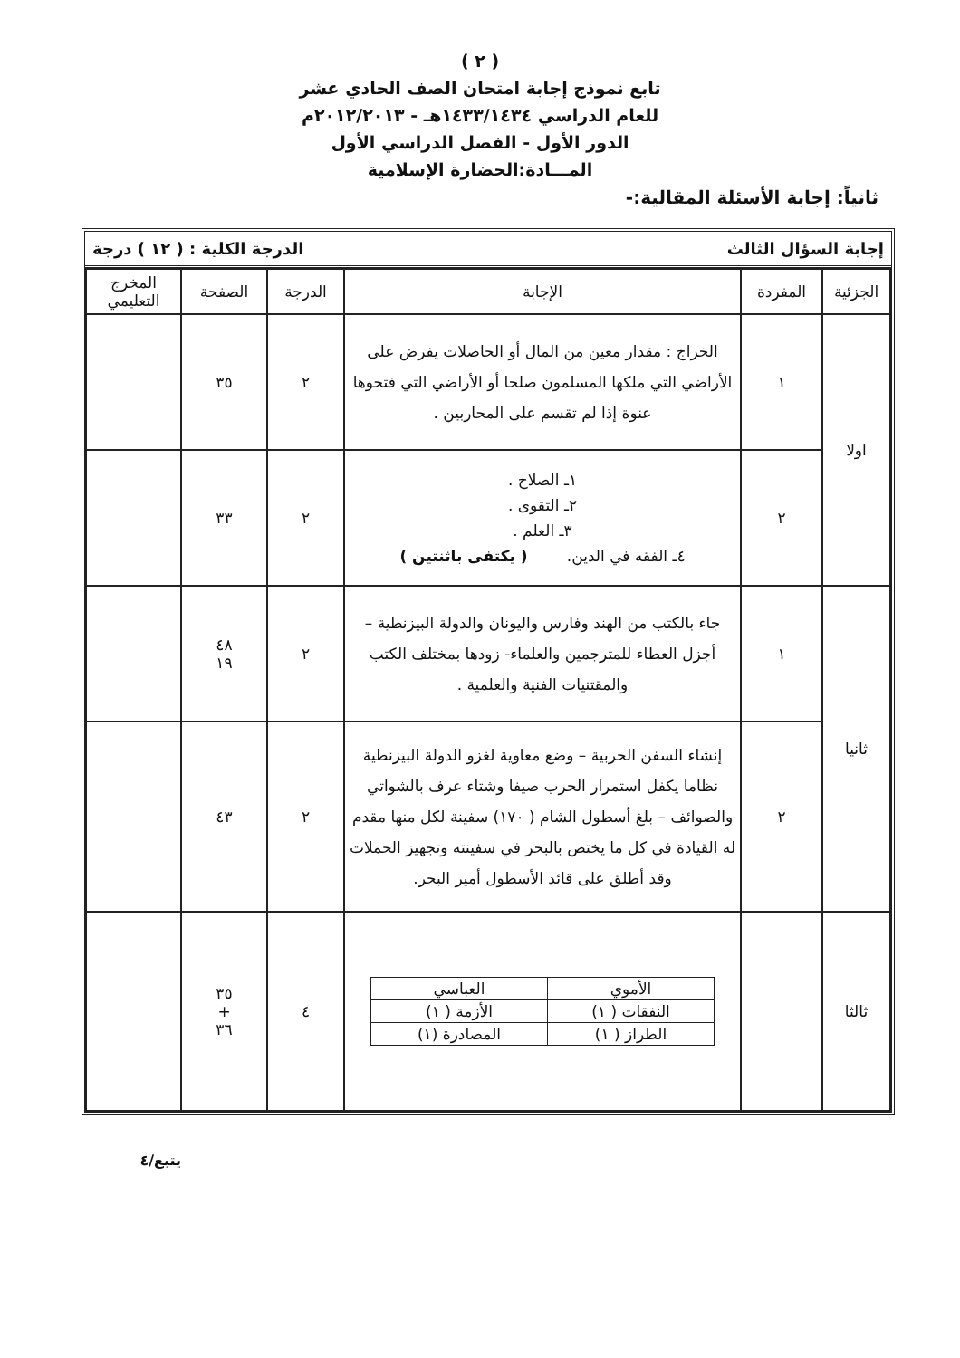( ٢ )
تابع نموذج إجابة امتحان الصف الحادي عشر
للعام الدراسي ١٤٣٣/١٤٣٤هـ - ٢٠١٢/٢٠١٣م
الدور الأول - الفصل الدراسي الأول
المـــادة:الحضارة الإسلامية
ثانياً: إجابة الأسئلة المقالية:-
إجابة السؤال الثالث الدرجة الكلية : ( ١٢ ) درجة
| الجزئية | المفردة | الإجابة | الدرجة | الصفحة | المخرج التعليمي |
| --- | --- | --- | --- | --- | --- |
| اولا | ١ | الخراج : مقدار معين من المال أو الحاصلات يفرض على الأراضي التي ملكها المسلمون صلحا أو الأراضي التي فتحوها عنوة إذا لم تقسم على المحاربين . | ٢ | ٣٥ | |
| | ٢ | ١ـ الصلاح . ٢ـ التقوى . ٣ـ العلم . ٤ـ الفقه في الدين. ( يكتفى باثنتين ) | ٢ | ٣٣ | |
| ثانيا | ١ | جاء بالكتب من الهند وفارس واليونان والدولة البيزنطية – أجزل العطاء للمترجمين والعلماء- زودها بمختلف الكتب والمقتنيات الفنية والعلمية . | ٢ | ٤٨ ١٩ | |
| | ٢ | إنشاء السفن الحربية – وضع معاوية لغزو الدولة البيزنطية نظاما يكفل استمرار الحرب صيفا وشتاء عرف بالشواتي والصوائف – بلغ أسطول الشام ( ١٧٠) سفينة لكل منها مقدم له القيادة في كل ما يختص بالبحر في سفينته وتجهيز الحملات وقد أطلق على قائد الأسطول أمير البحر. | ٢ | ٤٣ | |
| ثالثا | | / الأموي / العباسي / / النفقات ( ١) / الأزمة ( ١) / / الطراز ( ١) / المصادرة (١) / | ٤ | ٣٥ + ٣٦ | |
يتبع/٤